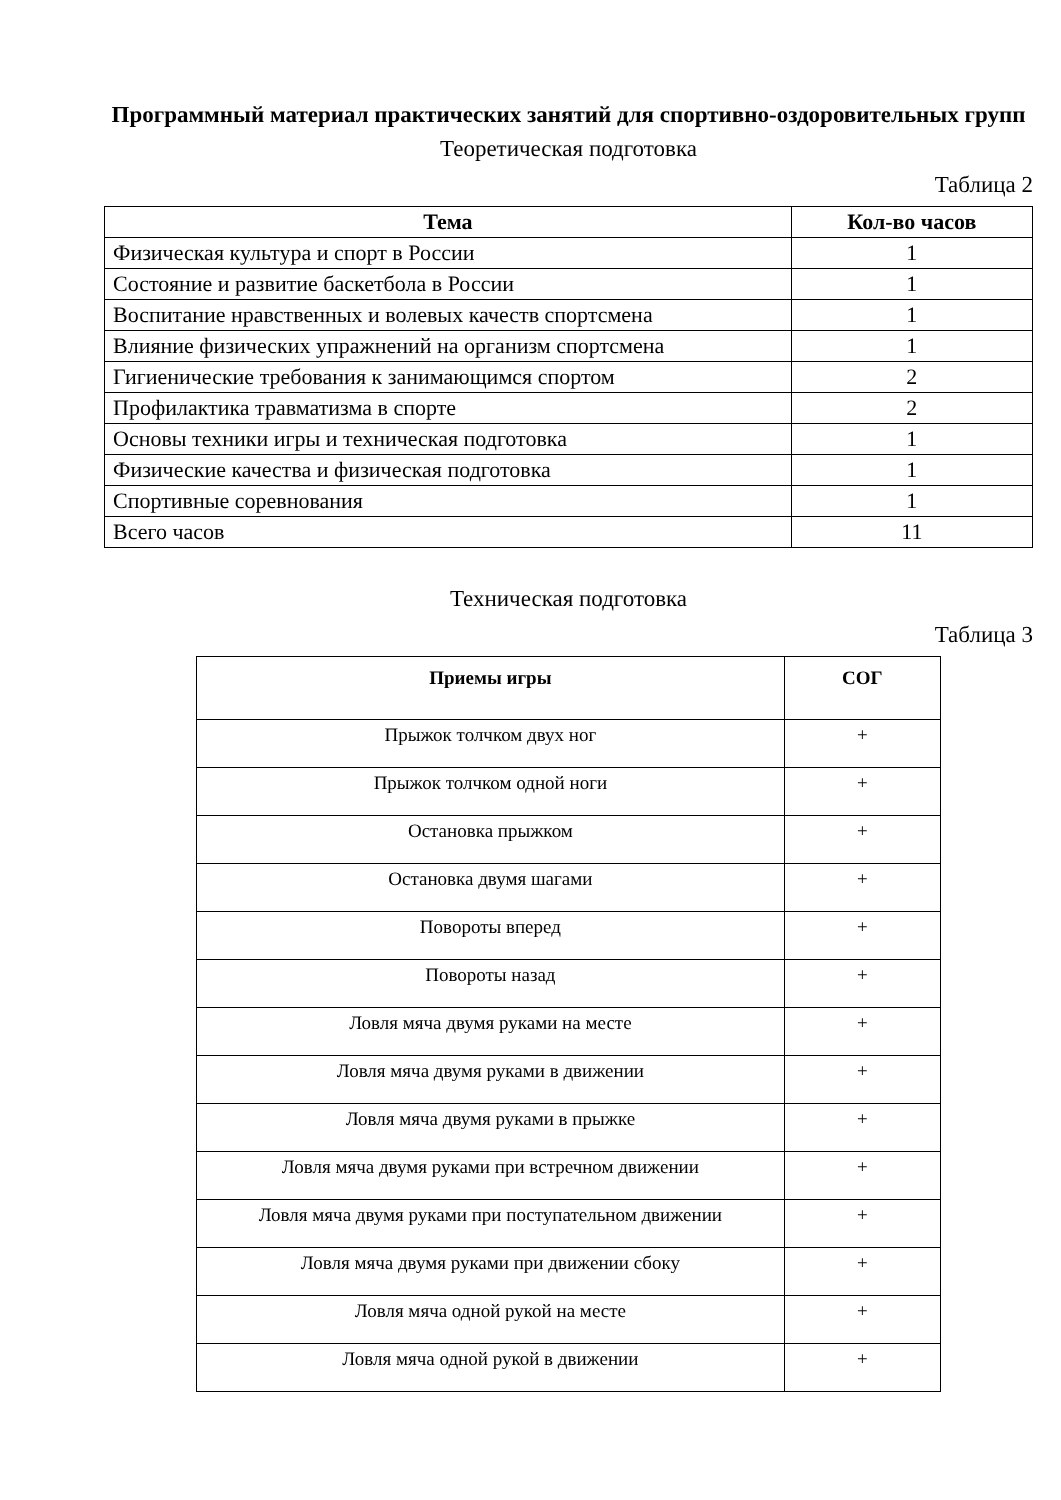Программный материал практических занятий для спортивно-оздоровительных групп
Теоретическая подготовка
Таблица 2
| Тема | Кол-во часов |
| --- | --- |
| Физическая культура и спорт в России | 1 |
| Состояние и развитие баскетбола в России | 1 |
| Воспитание нравственных и волевых качеств спортсмена | 1 |
| Влияние физических упражнений на организм спортсмена | 1 |
| Гигиенические требования к занимающимся спортом | 2 |
| Профилактика травматизма в спорте | 2 |
| Основы техники игры и техническая подготовка | 1 |
| Физические качества и физическая подготовка | 1 |
| Спортивные соревнования | 1 |
| Всего часов | 11 |
Техническая подготовка
Таблица 3
| Приемы игры | СОГ |
| --- | --- |
| Прыжок толчком двух ног | + |
| Прыжок толчком одной ноги | + |
| Остановка прыжком | + |
| Остановка двумя шагами | + |
| Повороты вперед | + |
| Повороты назад | + |
| Ловля мяча двумя руками на месте | + |
| Ловля мяча двумя руками в движении | + |
| Ловля мяча двумя руками в прыжке | + |
| Ловля мяча двумя руками при встречном движении | + |
| Ловля мяча двумя руками при поступательном движении | + |
| Ловля мяча двумя руками при движении сбоку | + |
| Ловля мяча одной рукой на месте | + |
| Ловля мяча одной рукой в движении | + |